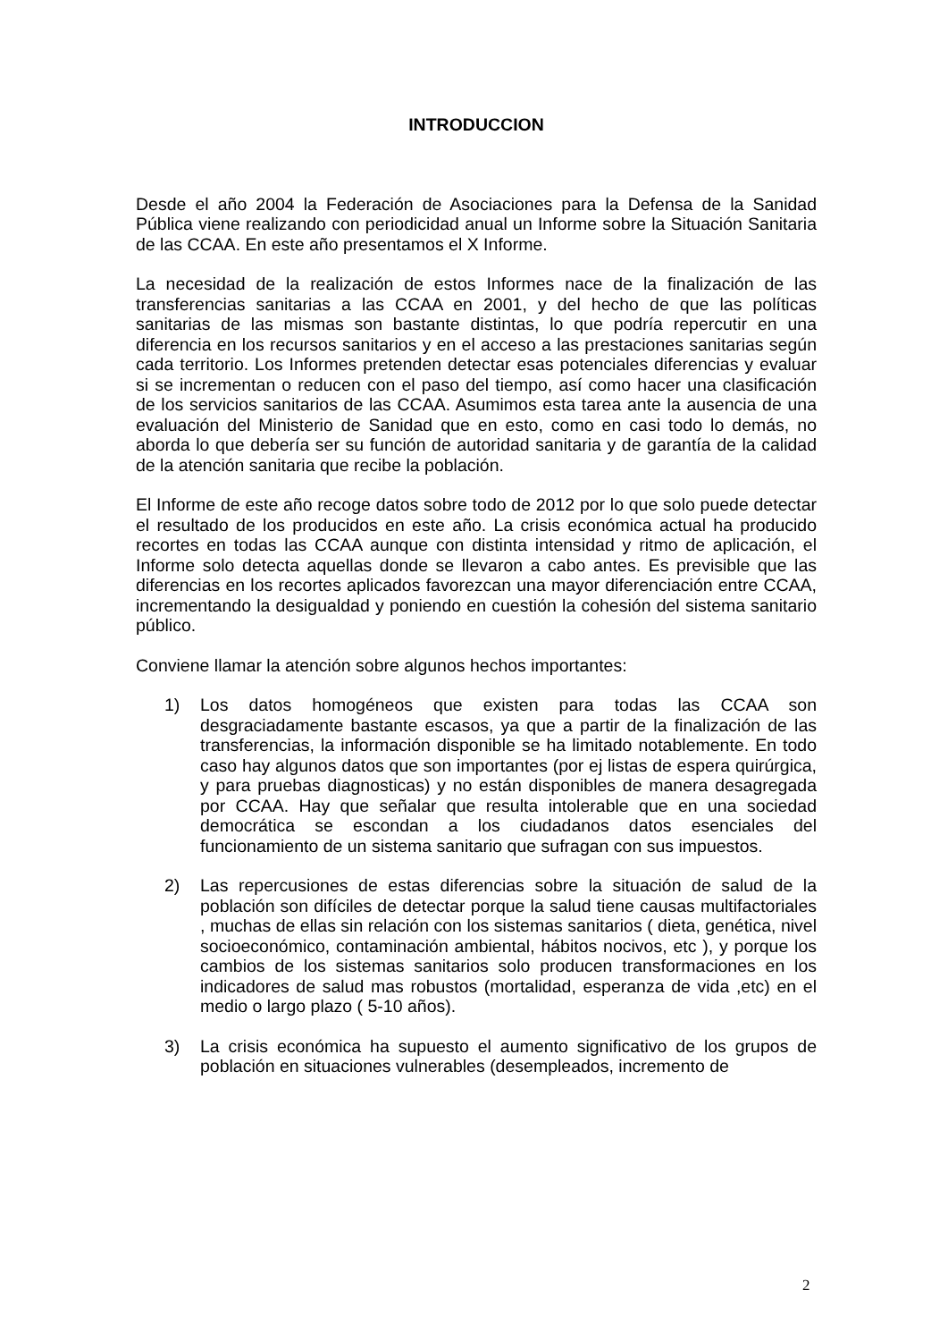INTRODUCCION
Desde el año 2004 la Federación de Asociaciones para la Defensa de la Sanidad Pública viene realizando con periodicidad anual un Informe sobre la Situación Sanitaria de las CCAA. En este año presentamos el X Informe.
La necesidad de la realización de estos Informes nace de la finalización de las transferencias sanitarias a las CCAA en 2001, y del hecho de que las políticas sanitarias de las mismas son bastante distintas, lo que podría repercutir en una diferencia en los recursos sanitarios y en el acceso a las prestaciones sanitarias según cada territorio. Los Informes pretenden detectar esas potenciales diferencias y evaluar si se incrementan o reducen con el paso del tiempo, así como hacer una clasificación de los servicios sanitarios de las CCAA. Asumimos esta tarea ante la ausencia de una evaluación del Ministerio de Sanidad que en esto, como en casi todo lo demás, no aborda lo que debería ser su función de autoridad sanitaria y de garantía de la calidad de la atención sanitaria que recibe la población.
El Informe de este año recoge datos sobre todo de 2012 por lo que solo puede detectar el resultado de los producidos en este año. La crisis económica actual ha producido recortes en todas las CCAA aunque con distinta intensidad y ritmo de aplicación, el Informe solo detecta aquellas donde se llevaron a cabo antes. Es previsible que las diferencias en los recortes aplicados favorezcan una mayor diferenciación entre CCAA, incrementando la desigualdad y poniendo en cuestión la cohesión del sistema sanitario público.
Conviene llamar la atención sobre algunos hechos importantes:
1) Los datos homogéneos que existen para todas las CCAA son desgraciadamente bastante escasos, ya que a partir de la finalización de las transferencias, la información disponible se ha limitado notablemente. En todo caso hay algunos datos que son importantes (por ej listas de espera quirúrgica, y para pruebas diagnosticas) y no están disponibles de manera desagregada por CCAA. Hay que señalar que resulta intolerable que en una sociedad democrática se escondan a los ciudadanos datos esenciales del funcionamiento de un sistema sanitario que sufragan con sus impuestos.
2) Las repercusiones de estas diferencias sobre la situación de salud de la población son difíciles de detectar porque la salud tiene causas multifactoriales , muchas de ellas sin relación con los sistemas sanitarios ( dieta, genética, nivel socioeconómico, contaminación ambiental, hábitos nocivos, etc ), y porque los cambios de los sistemas sanitarios solo producen transformaciones en los indicadores de salud mas robustos (mortalidad, esperanza de vida ,etc) en el medio o largo plazo ( 5-10 años).
3) La crisis económica ha supuesto el aumento significativo de los grupos de población en situaciones vulnerables (desempleados, incremento de
2